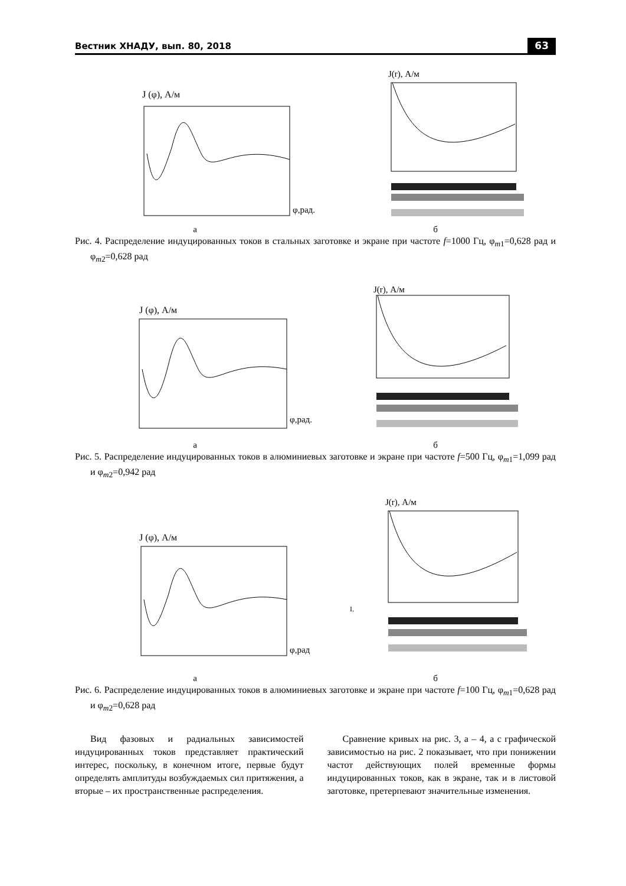Вестник ХНАДУ, вып. 80, 2018 63
J (φ), А/м
φ,рад.
J(r), А/м
а б
Рис. 4. Распределение индуцированных токов в стальных заготовке и экране при частоте f=1000 Гц, φ<sub>m1</sub>=0,628 рад и φ<sub>m2</sub>=0,628 рад
J (φ), А/м
φ,рад.
J(r), А/м
а б
Рис. 5. Распределение индуцированных токов в алюминиевых заготовке и экране при частоте f=500 Гц, φ<sub>m1</sub>=1,099 рад и φ<sub>m2</sub>=0,942 рад
J (φ), А/м
φ,рад
J(r), А/м
I.
а б
Рис. 6. Распределение индуцированных токов в алюминиевых заготовке и экране при частоте f=100 Гц, φ<sub>m1</sub>=0,628 рад и φ<sub>m2</sub>=0,628 рад
Вид фазовых и радиальных зависимостей индуцированных токов представляет практический интерес, поскольку, в конечном итоге, первые будут определять амплитуды возбуждаемых сил притяжения, а вторые – их пространственные распределения.
Сравнение кривых на рис. 3, а – 4, а с графической зависимостью на рис. 2 показывает, что при понижении частот действующих полей временные формы индуцированных токов, как в экране, так и в листовой заготовке, претерпевают значительные изменения.